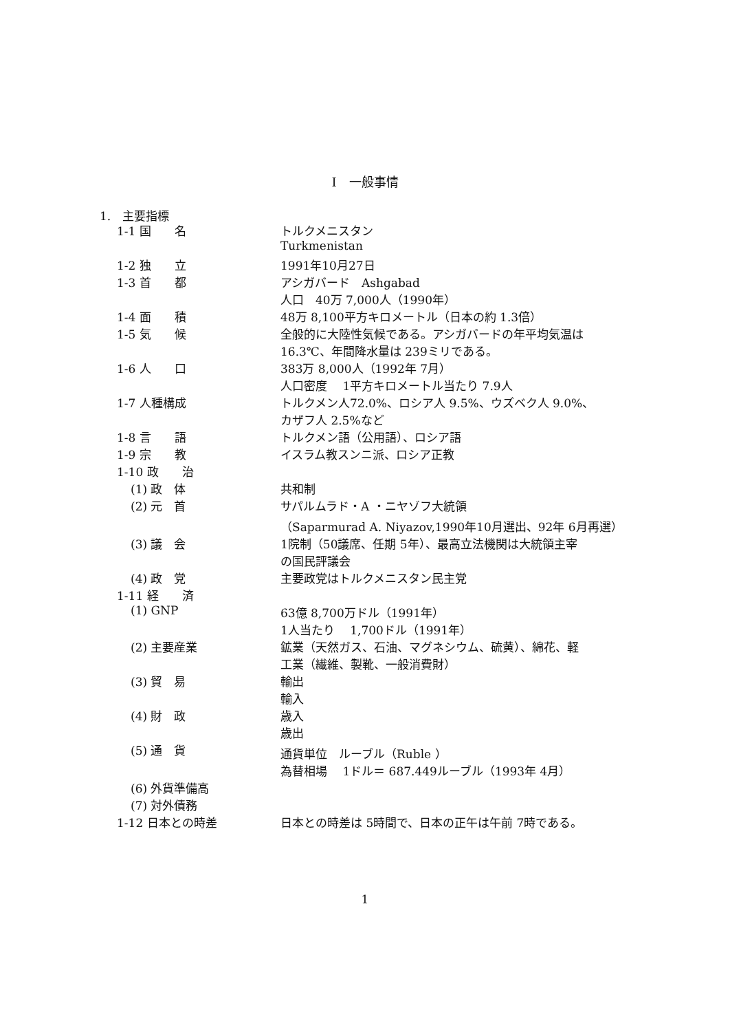I　一般事情
1.　主要指標
| 1-1 国 名 | トルクメニスタン |
| | Turkmenistan |
| 1-2 独 立 | 1991年10月27日 |
| 1-3 首 都 | アシガバード Ashgabad |
| | 人口 40万 7,000人（1990年） |
| 1-4 面 積 | 48万 8,100平方キロメートル（日本の約 1.3倍） |
| 1-5 気 候 | 全般的に大陸性気候である。アシガバードの年平均気温は |
| | 16.3℃、年間降水量は 239ミリである。 |
| 1-6 人 口 | 383万 8,000人（1992年 7月） |
| | 人口密度 1平方キロメートル当たり 7.9人 |
| 1-7 人種構成 | トルクメン人72.0%、ロシア人 9.5%、ウズベク人 9.0%、 |
| | カザフ人 2.5%など |
| 1-8 言 語 | トルクメン語（公用語）、ロシア語 |
| 1-9 宗 教 | イスラム教スンニ派、ロシア正教 |
| 1-10 政 治 | |
| (1) 政 体 | 共和制 |
| (2) 元 首 | サパルムラド・A ・ニヤゾフ大統領 |
| | （Saparmurad A. Niyazov,1990年10月選出、92年 6月再選） |
| (3) 議 会 | 1院制（50議席、任期 5年）、最高立法機関は大統領主宰 |
| | の国民評議会 |
| (4) 政 党 | 主要政党はトルクメニスタン民主党 |
| 1-11 経 済 | |
| (1) GNP | 63億 8,700万ドル（1991年） |
| | 1人当たり 1,700ドル（1991年） |
| (2) 主要産業 | 鉱業（天然ガス、石油、マグネシウム、硫黄）、綿花、軽 |
| | 工業（繊維、製靴、一般消費財） |
| (3) 貿 易 | 輸出 |
| | 輸入 |
| (4) 財 政 | 歳入 |
| | 歳出 |
| (5) 通 貨 | 通貨単位 ルーブル（Ruble ） |
| | 為替相場 1ドル＝ 687.449ルーブル（1993年 4月） |
| (6) 外貨準備高 | |
| (7) 対外債務 | |
| 1-12 日本との時差 | 日本との時差は 5時間で、日本の正午は午前 7時である。 |
1